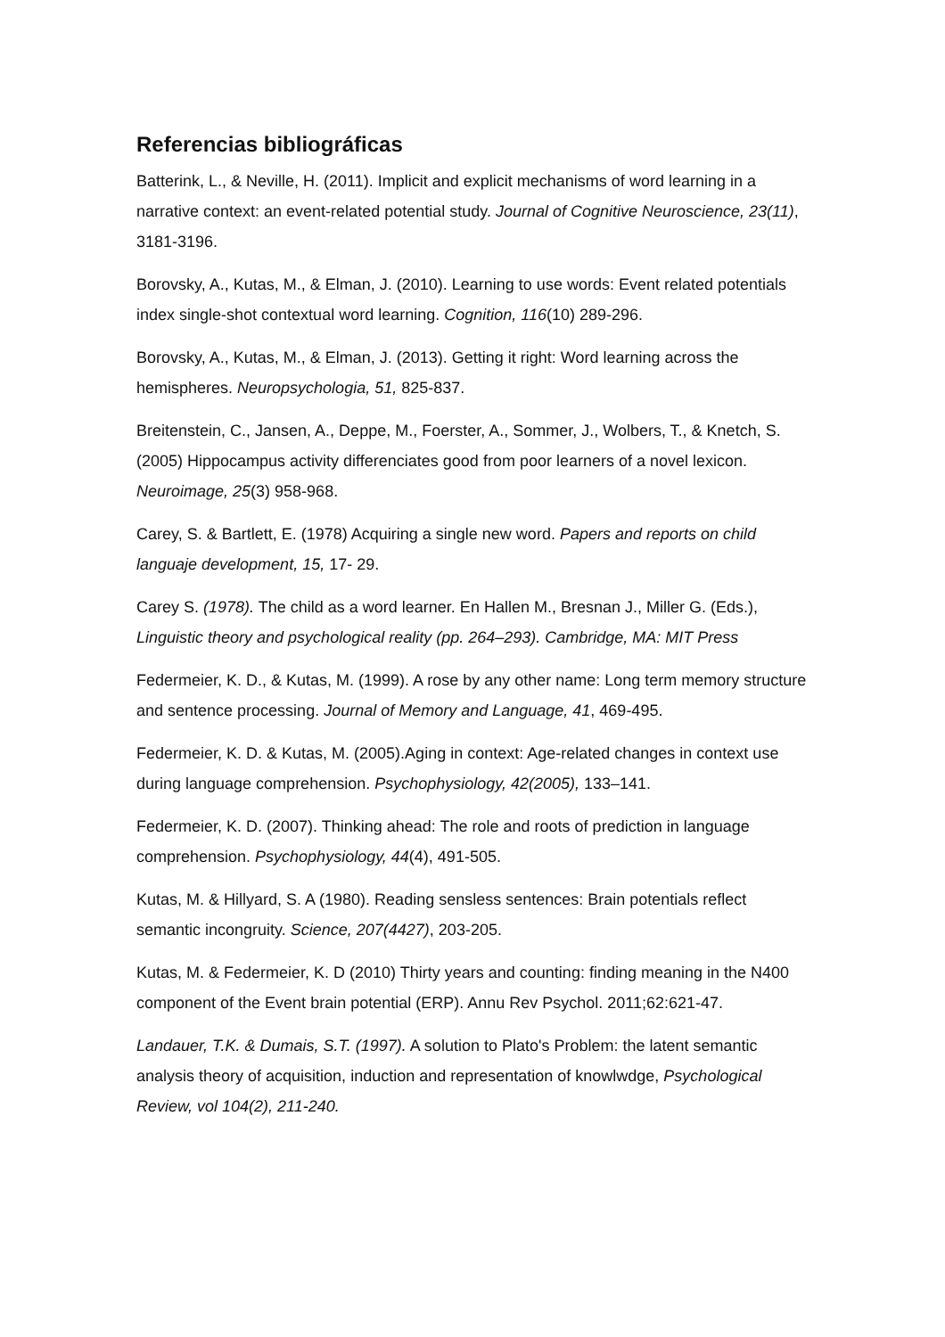Referencias bibliográficas
Batterink, L., & Neville, H. (2011). Implicit and explicit mechanisms of word learning in a narrative context: an event-related potential study. Journal of Cognitive Neuroscience, 23(11), 3181-3196.
Borovsky, A., Kutas, M., & Elman, J. (2010). Learning to use words: Event related potentials index single-shot contextual word learning. Cognition, 116(10) 289-296.
Borovsky, A., Kutas, M., & Elman, J. (2013). Getting it right: Word learning across the hemispheres. Neuropsychologia, 51, 825-837.
Breitenstein, C., Jansen, A., Deppe, M., Foerster, A., Sommer, J., Wolbers, T., & Knetch, S. (2005) Hippocampus activity differenciates good from poor learners of a novel lexicon. Neuroimage, 25(3) 958-968.
Carey, S. & Bartlett, E. (1978) Acquiring a single new word. Papers and reports on child languaje development, 15, 17- 29.
Carey S. (1978). The child as a word learner. En Hallen M., Bresnan J., Miller G. (Eds.), Linguistic theory and psychological reality (pp. 264–293). Cambridge, MA: MIT Press
Federmeier, K. D., & Kutas, M. (1999). A rose by any other name: Long term memory structure and sentence processing. Journal of Memory and Language, 41, 469-495.
Federmeier, K. D. & Kutas, M. (2005).Aging in context: Age-related changes in context use during language comprehension. Psychophysiology, 42(2005), 133–141.
Federmeier, K. D. (2007). Thinking ahead: The role and roots of prediction in language comprehension. Psychophysiology, 44(4), 491-505.
Kutas, M. & Hillyard, S. A (1980). Reading sensless sentences: Brain potentials reflect semantic incongruity. Science, 207(4427), 203-205.
Kutas, M. & Federmeier, K. D (2010) Thirty years and counting: finding meaning in the N400 component of the Event brain potential (ERP). Annu Rev Psychol. 2011;62:621-47.
Landauer, T.K. & Dumais, S.T. (1997). A solution to Plato's Problem: the latent semantic analysis theory of acquisition, induction and representation of knowlwdge, Psychological Review, vol 104(2), 211-240.